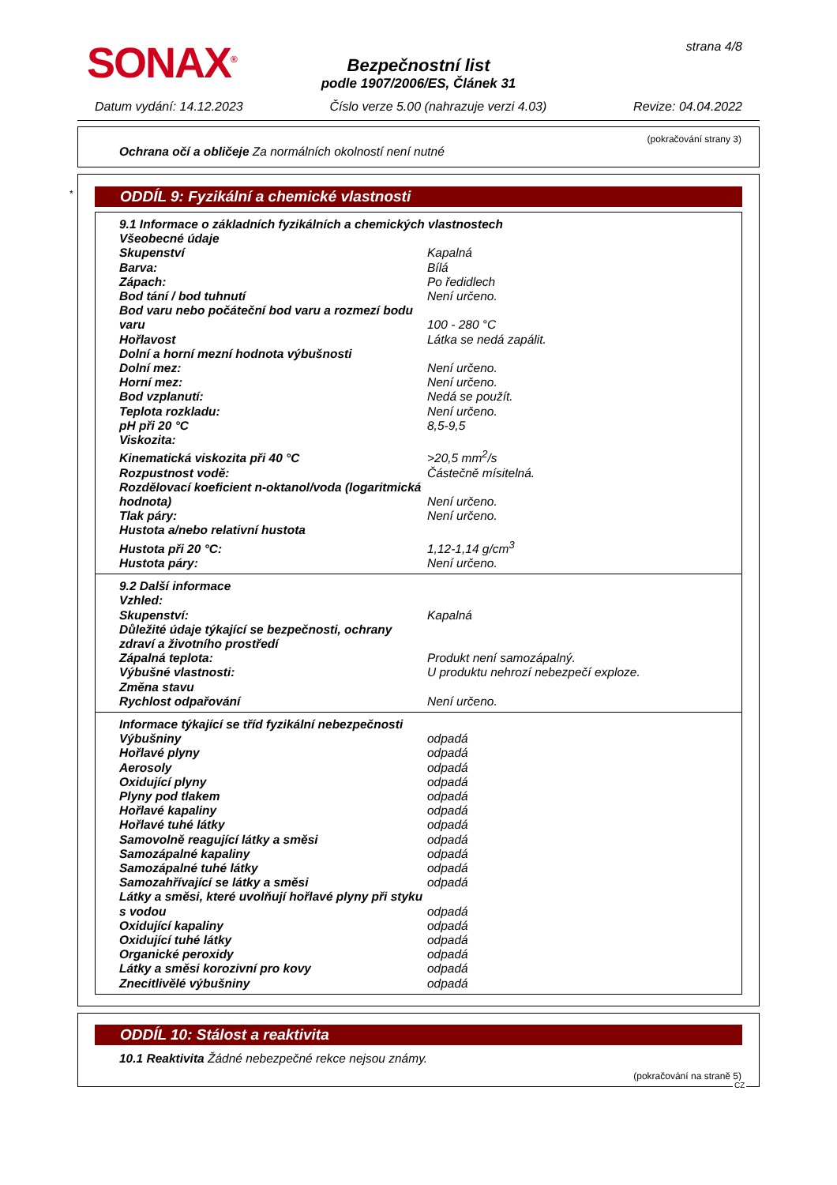SONAX<sup>®</sup> strana 4/8
Bezpečnostní list
podle 1907/2006/ES, Článek 31
Datum vydání: 14.12.2023 Číslo verze 5.00 (nahrazuje verzi 4.03) Revize: 04.04.2022
(pokračování strany 3)
Ochrana očí a obličeje Za normálních okolností není nutné
*
ODDÍL 9: Fyzikální a chemické vlastnosti
| 9.1 Informace o základních fyzikálních a chemických vlastnostech | |
| Všeobecné údaje | |
| Skupenství | Kapalná |
| Barva: | Bílá |
| Zápach: | Po ředidlech |
| Bod tání / bod tuhnutí | Není určeno. |
| Bod varu nebo počáteční bod varu a rozmezí bodu varu | 100 - 280 °C |
| Hořlavost | Látka se nedá zapálit. |
| Dolní a horní mezní hodnota výbušnosti | |
| Dolní mez: | Není určeno. |
| Horní mez: | Není určeno. |
| Bod vzplanutí: | Nedá se použít. |
| Teplota rozkladu: | Není určeno. |
| pH při 20 °C | 8,5-9,5 |
| Viskozita: | |
| Kinematická viskozita při 40 °C | >20,5 mm<sup>2</sup>/s |
| Rozpustnost vodě: | Částečně mísitelná. |
| Rozdělovací koeficient n-oktanol/voda (logaritmická hodnota) | Není určeno. |
| Tlak páry: | Není určeno. |
| Hustota a/nebo relativní hustota | |
| Hustota při 20 °C: | 1,12-1,14 g/cm<sup>3</sup> |
| Hustota páry: | Není určeno. |
| 9.2 Další informace | |
| Vzhled: | |
| Skupenství: | Kapalná |
| Důležité údaje týkající se bezpečnosti, ochrany zdraví a životního prostředí | |
| Zápalná teplota: | Produkt není samozápalný. |
| Výbušné vlastnosti: | U produktu nehrozí nebezpečí exploze. |
| Změna stavu | |
| Rychlost odpařování | Není určeno. |
| Informace týkající se tříd fyzikální nebezpečnosti | |
| Výbušniny | odpadá |
| Hořlavé plyny | odpadá |
| Aerosoly | odpadá |
| Oxidující plyny | odpadá |
| Plyny pod tlakem | odpadá |
| Hořlavé kapaliny | odpadá |
| Hořlavé tuhé látky | odpadá |
| Samovolně reagující látky a směsi | odpadá |
| Samozápalné kapaliny | odpadá |
| Samozápalné tuhé látky | odpadá |
| Samozahřívající se látky a směsi | odpadá |
| Látky a směsi, které uvolňují hořlavé plyny při styku s vodou | odpadá |
| Oxidující kapaliny | odpadá |
| Oxidující tuhé látky | odpadá |
| Organické peroxidy | odpadá |
| Látky a směsi korozivní pro kovy | odpadá |
| Znecitlivělé výbušniny | odpadá |
ODDÍL 10: Stálost a reaktivita
10.1 Reaktivita Žádné nebezpečné rekce nejsou známy.
(pokračování na straně 5)
CZ